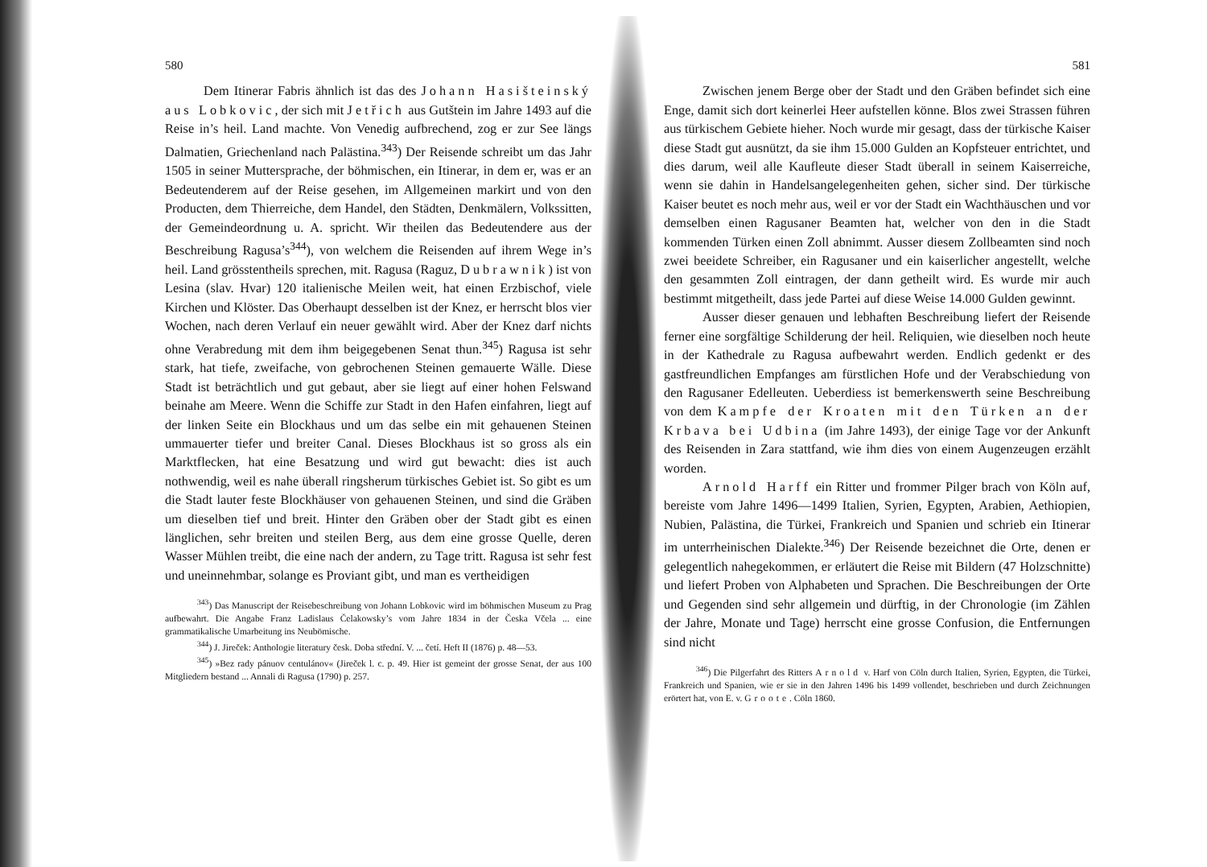580
Dem Itinerar Fabris ähnlich ist das des Johann Hasišteinský aus Lobkovic, der sich mit Jetřich aus Gutštein im Jahre 1493 auf die Reise in’s heil. Land machte. Von Venedig aufbrechend, zog er zur See längs Dalmatien, Griechenland nach Palästina.<sup>343</sup>) Der Reisende schreibt um das Jahr 1505 in seiner Muttersprache, der böhmischen, ein Itinerar, in dem er, was er an Bedeutenderem auf der Reise gesehen, im Allgemeinen markirt und von den Producten, dem Thierreiche, dem Handel, den Städten, Denkmälern, Volkssitten, der Gemeindeordnung u. A. spricht. Wir theilen das Bedeutendere aus der Beschreibung Ragusa’s<sup>344</sup>), von welchem die Reisenden auf ihrem Wege in’s heil. Land grösstentheils sprechen, mit. Ragusa (Raguz, Dubrawnik) ist von Lesina (slav. Hvar) 120 italienische Meilen weit, hat einen Erzbischof, viele Kirchen und Klöster. Das Oberhaupt desselben ist der Knez, er herrscht blos vier Wochen, nach deren Verlauf ein neuer gewählt wird. Aber der Knez darf nichts ohne Verabredung mit dem ihm beigegebenen Senat thun.<sup>345</sup>) Ragusa ist sehr stark, hat tiefe, zweifache, von gebrochenen Steinen gemauerte Wälle. Diese Stadt ist beträchtlich und gut gebaut, aber sie liegt auf einer hohen Felswand beinahe am Meere. Wenn die Schiffe zur Stadt in den Hafen einfahren, liegt auf der linken Seite ein Blockhaus und um das selbe ein mit gehauenen Steinen ummauerter tiefer und breiter Canal. Dieses Blockhaus ist so gross als ein Marktflecken, hat eine Besatzung und wird gut bewacht: dies ist auch nothwendig, weil es nahe überall ringsherum türkisches Gebiet ist. So gibt es um die Stadt lauter feste Blockhäuser von gehauenen Steinen, und sind die Gräben um dieselben tief und breit. Hinter den Gräben ober der Stadt gibt es einen länglichen, sehr breiten und steilen Berg, aus dem eine grosse Quelle, deren Wasser Mühlen treibt, die eine nach der andern, zu Tage tritt. Ragusa ist sehr fest und uneinnehmbar, solange es Proviant gibt, und man es vertheidigen
<sup>343</sup>) Das Manuscript der Reisebeschreibung von Johann Lobkovic wird im böhmischen Museum zu Prag aufbewahrt. Die Angabe Franz Ladislaus Čelakowsky’s vom Jahre 1834 in der Česka Včela ... eine grammatikalische Umarbeitung ins Neubömische.
<sup>344</sup>) J. Jireček: Anthologie literatury česk. Doba střední. V. ... četí. Heft II (1876) p. 48—53.
<sup>345</sup>) »Bez rady pánuov centulánov« (Jireček l. c. p. 49. Hier ist gemeint der grosse Senat, der aus 100 Mitgliedern bestand ... Annali di Ragusa (1790) p. 257.
581
Zwischen jenem Berge ober der Stadt und den Gräben befindet sich eine Enge, damit sich dort keinerlei Heer aufstellen könne. Blos zwei Strassen führen aus türkischem Gebiete hieher. Noch wurde mir gesagt, dass der türkische Kaiser diese Stadt gut ausnützt, da sie ihm 15.000 Gulden an Kopfsteuer entrichtet, und dies darum, weil alle Kaufleute dieser Stadt überall in seinem Kaiserreiche, wenn sie dahin in Handelsangelegenheiten gehen, sicher sind. Der türkische Kaiser beutet es noch mehr aus, weil er vor der Stadt ein Wachthäuschen und vor demselben einen Ragusaner Beamten hat, welcher von den in die Stadt kommenden Türken einen Zoll abnimmt. Ausser diesem Zollbeamten sind noch zwei beeidete Schreiber, ein Ragusaner und ein kaiserlicher angestellt, welche den gesammten Zoll eintragen, der dann getheilt wird. Es wurde mir auch bestimmt mitgetheilt, dass jede Partei auf diese Weise 14.000 Gulden gewinnt.
Ausser dieser genauen und lebhaften Beschreibung liefert der Reisende ferner eine sorgfältige Schilderung der heil. Reliquien, wie dieselben noch heute in der Kathedrale zu Ragusa aufbewahrt werden. Endlich gedenkt er des gastfreundlichen Empfanges am fürstlichen Hofe und der Verabschiedung von den Ragusaner Edelleuten. Ueberdiess ist bemerkenswerth seine Beschreibung von dem Kampfe der Kroaten mit den Türken an der Krbava bei Udbina (im Jahre 1493), der einige Tage vor der Ankunft des Reisenden in Zara stattfand, wie ihm dies von einem Augenzeugen erzählt worden.
Arnold Harff ein Ritter und frommer Pilger brach von Köln auf, bereiste vom Jahre 1496—1499 Italien, Syrien, Egypten, Arabien, Aethiopien, Nubien, Palästina, die Türkei, Frankreich und Spanien und schrieb ein Itinerar im unterrheinischen Dialekte.<sup>346</sup>) Der Reisende bezeichnet die Orte, denen er gelegentlich nahegekommen, er erläutert die Reise mit Bildern (47 Holzschnitte) und liefert Proben von Alphabeten und Sprachen. Die Beschreibungen der Orte und Gegenden sind sehr allgemein und dürftig, in der Chronologie (im Zählen der Jahre, Monate und Tage) herrscht eine grosse Confusion, die Entfernungen sind nicht
<sup>346</sup>) Die Pilgerfahrt des Ritters Arnold v. Harf von Cöln durch Italien, Syrien, Egypten, die Türkei, Frankreich und Spanien, wie er sie in den Jahren 1496 bis 1499 vollendet, beschrieben und durch Zeichnungen erörtert hat, von E. v. Groote. Cöln 1860.